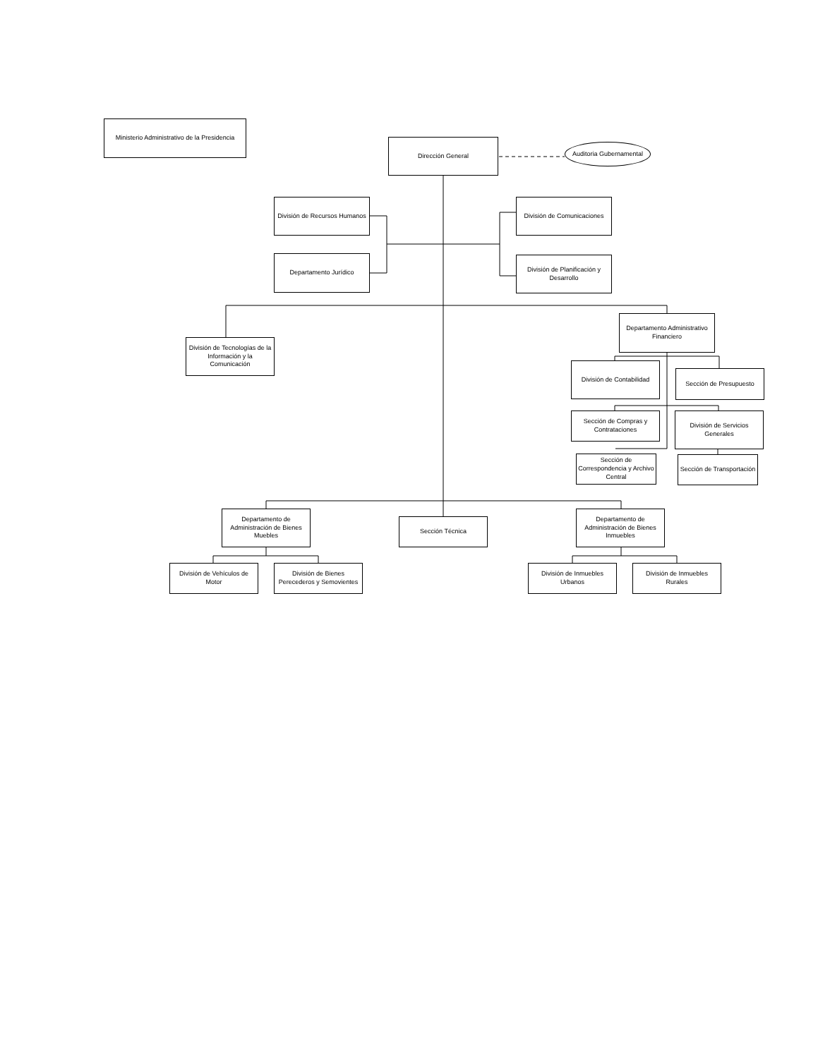Ministerio Administrativo de la Presidencia
Dirección General
Auditoria Gubernamental
División de Recursos Humanos
División de Comunicaciones
Departamento Jurídico
División de Planificación y Desarrollo
Departamento Administrativo Financiero
División de Tecnologías de la Información y la Comunicación
División de Contabilidad
Sección de Presupuesto
Sección de Compras y Contrataciones
División de Servicios Generales
Sección de Correspondencia y Archivo Central
Sección de Transportación
Departamento de Administración de Bienes Muebles
Sección Técnica
Departamento de Administración de Bienes Inmuebles
División de Vehículos de Motor
División de Bienes Perecederos y Semovientes
División de Inmuebles Urbanos
División de Inmuebles Rurales